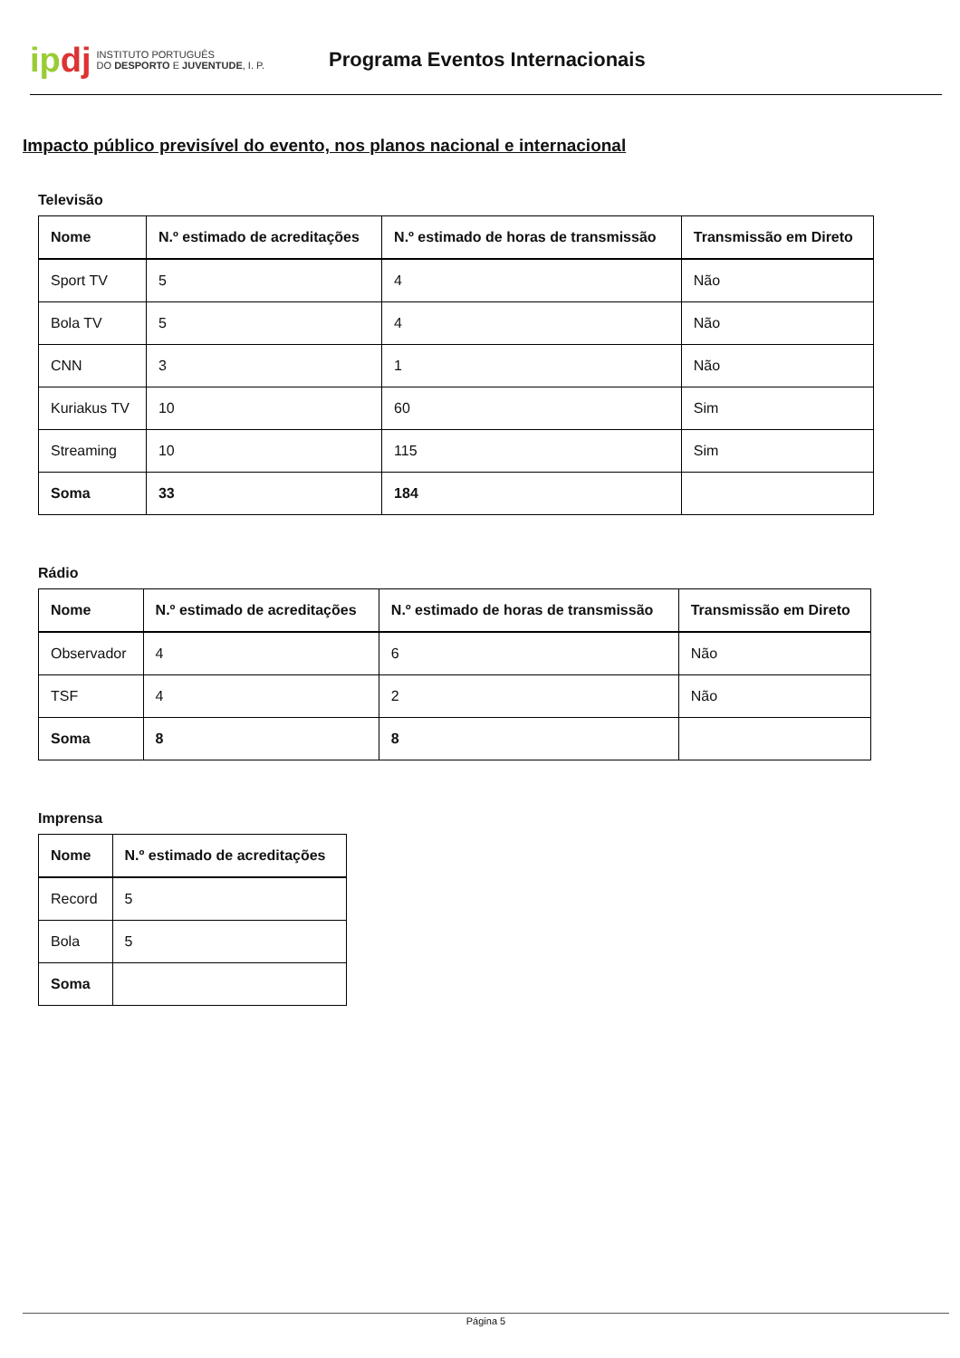ipdj
INSTITUTO PORTUGUÊS
DO DESPORTO E JUVENTUDE, I. P.
Programa Eventos Internacionais
Impacto público previsível do evento, nos planos nacional e internacional
Televisão
| Nome | N.º estimado de acreditações | N.º estimado de horas de transmissão | Transmissão em Direto |
| --- | --- | --- | --- |
| Sport TV | 5 | 4 | Não |
| Bola TV | 5 | 4 | Não |
| CNN | 3 | 1 | Não |
| Kuriakus TV | 10 | 60 | Sim |
| Streaming | 10 | 115 | Sim |
| Soma | 33 | 184 | |
Rádio
| Nome | N.º estimado de acreditações | N.º estimado de horas de transmissão | Transmissão em Direto |
| --- | --- | --- | --- |
| Observador | 4 | 6 | Não |
| TSF | 4 | 2 | Não |
| Soma | 8 | 8 | |
Imprensa
| Nome | N.º estimado de acreditações |
| --- | --- |
| Record | 5 |
| Bola | 5 |
| Soma | |
Página 5